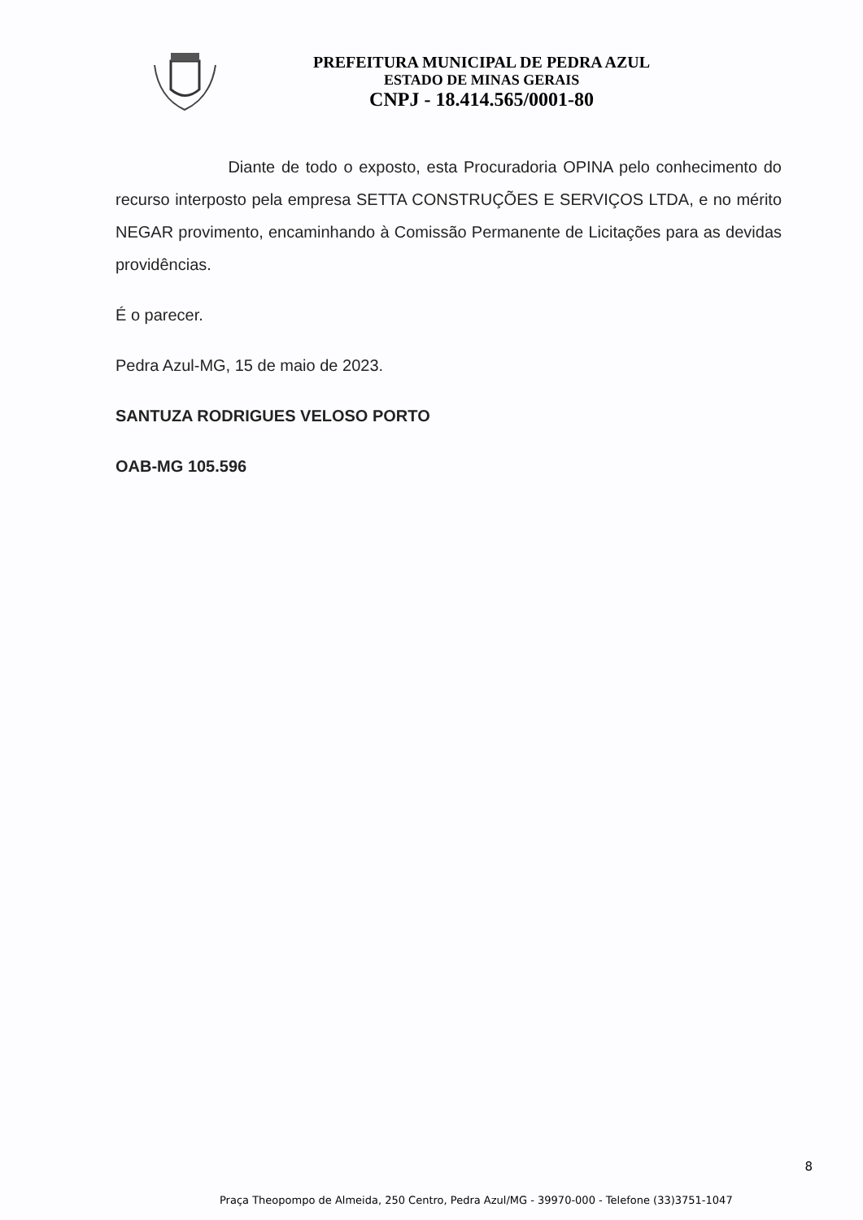PREFEITURA MUNICIPAL DE PEDRA AZUL
ESTADO DE MINAS GERAIS
CNPJ - 18.414.565/0001-80
Diante de todo o exposto, esta Procuradoria OPINA pelo conhecimento do recurso interposto pela empresa SETTA CONSTRUÇÕES E SERVIÇOS LTDA, e no mérito NEGAR provimento, encaminhando à Comissão Permanente de Licitações para as devidas providências.
É o parecer.
Pedra Azul-MG, 15 de maio de 2023.
SANTUZA RODRIGUES VELOSO PORTO
OAB-MG 105.596
8
Praça Theopompo de Almeida, 250 Centro, Pedra Azul/MG - 39970-000 - Telefone (33)3751-1047